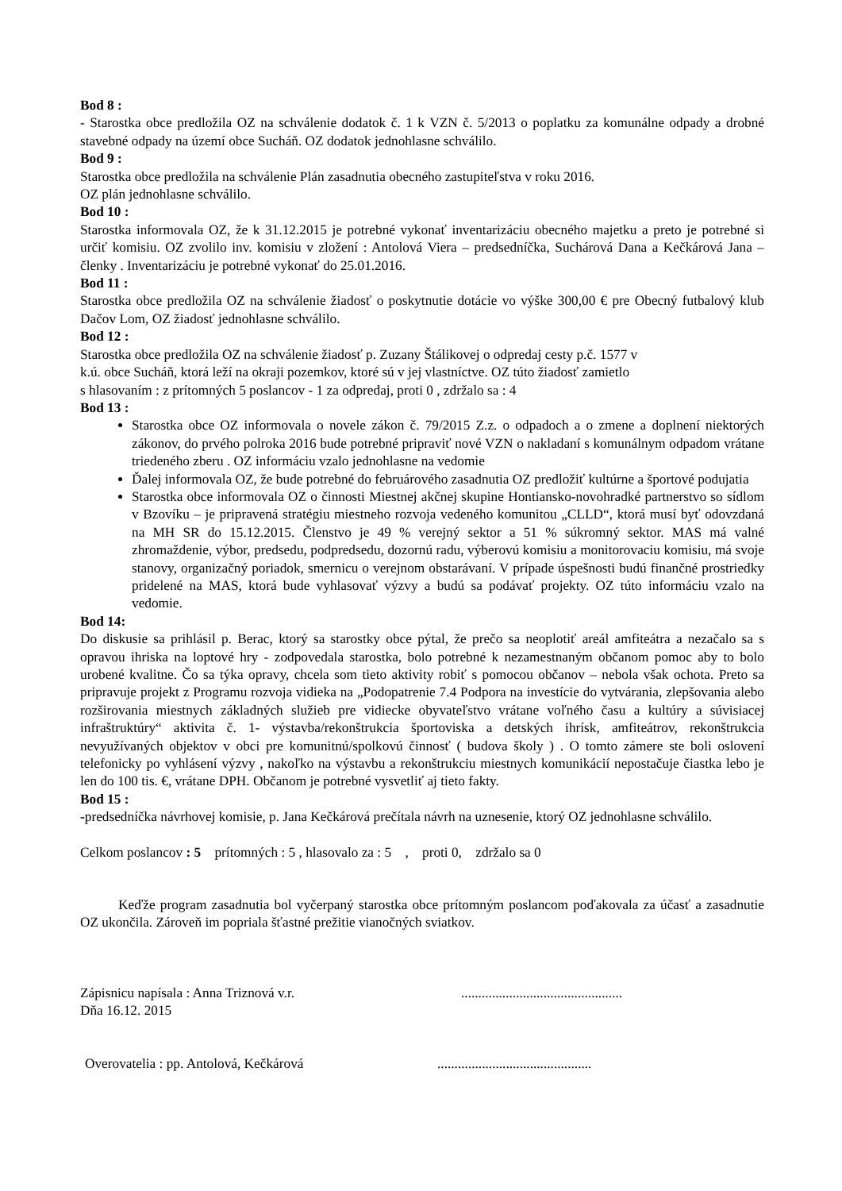Bod 8 :
- Starostka obce predložila OZ na schválenie dodatok č. 1 k VZN č. 5/2013 o poplatku za komunálne odpady a drobné stavebné odpady na území obce Sucháň. OZ dodatok jednohlasne schválilo.
Bod 9 :
Starostka obce predložila na schválenie Plán zasadnutia obecného zastupiteľstva v roku 2016.
OZ plán jednohlasne schválilo.
Bod 10 :
Starostka informovala OZ, že k 31.12.2015 je potrebné vykonať inventarizáciu obecného majetku a preto je potrebné si určiť komisiu. OZ zvolilo inv. komisiu v zložení : Antolová Viera – predsedníčka, Suchárová Dana a Kečkárová Jana – členky . Inventarizáciu je potrebné vykonať do 25.01.2016.
Bod 11 :
Starostka obce predložila OZ na schválenie žiadosť o poskytnutie dotácie vo výške 300,00 € pre Obecný futbalový klub Dačov Lom, OZ žiadosť jednohlasne schválilo.
Bod 12 :
Starostka obce predložila OZ na schválenie žiadosť p. Zuzany Štálikovej o odpredaj cesty p.č. 1577 v
k.ú. obce Sucháň, ktorá leží na okraji pozemkov, ktoré sú v jej vlastníctve. OZ túto žiadosť zamietlo
s hlasovaním : z prítomných 5 poslancov - 1 za odpredaj, proti 0 , zdržalo sa : 4
Bod 13 :
Starostka obce OZ informovala o novele zákon č. 79/2015 Z.z. o odpadoch a o zmene a doplnení niektorých zákonov, do prvého polroka 2016 bude potrebné pripraviť nové VZN o nakladaní s komunálnym odpadom vrátane triedeného zberu . OZ informáciu vzalo jednohlasne na vedomie
Ďalej informovala OZ, že bude potrebné do februárového zasadnutia OZ predložiť kultúrne a športové podujatia
Starostka obce informovala OZ o činnosti Miestnej akčnej skupine Hontiansko-novohradké partnerstvo so sídlom v Bzovíku – je pripravená stratégiu miestneho rozvoja vedeného komunitou „CLLD“, ktorá musí byť odovzdaná na MH SR do 15.12.2015. Členstvo je 49 % verejný sektor a 51 % súkromný sektor. MAS má valné zhromaždenie, výbor, predsedu, podpredsedu, dozornú radu, výberovú komisiu a monitorovaciu komisiu, má svoje stanovy, organizačný poriadok, smernicu o verejnom obstarávaní. V prípade úspešnosti budú finančné prostriedky pridelené na MAS, ktorá bude vyhlasovať výzvy a budú sa podávať projekty. OZ túto informáciu vzalo na vedomie.
Bod 14:
Do diskusie sa prihlásil p. Berac, ktorý sa starostky obce pýtal, že prečo sa neoplotiť areál amfiteátra a nezačalo sa s opravou ihriska na loptové hry - zodpovedala starostka, bolo potrebné k nezamestnaným občanom pomoc aby to bolo urobené kvalitne. Čo sa týka opravy, chcela som tieto aktivity robiť s pomocou občanov – nebola však ochota. Preto sa pripravuje projekt z Programu rozvoja vidieka na „Podopatrenie 7.4 Podpora na investície do vytvárania, zlepšovania alebo rozširovania miestnych základných služieb pre vidiecke obyvateľstvo vrátane voľného času a kultúry a súvisiacej infraštruktúry“ aktivita č. 1- výstavba/rekonštrukcia športoviska a detských ihrísk, amfiteátrov, rekonštrukcia nevyužívaných objektov v obci pre komunitnú/spolkovú činnosť ( budova školy ) . O tomto zámere ste boli oslovení telefonicky po vyhlásení výzvy , nakoľko na výstavbu a rekonštrukciu miestnych komunikácií nepostačuje čiastka lebo je len do 100 tis. €, vrátane DPH. Občanom je potrebné vysvetliť aj tieto fakty.
Bod 15 :
-predsedníčka návrhovej komisie, p. Jana Kečkárová prečítala návrh na uznesenie, ktorý OZ jednohlasne schválilo.
Celkom poslancov : 5 prítomných : 5 , hlasovalo za : 5 , proti 0, zdržalo sa 0
Keďže program zasadnutia bol vyčerpaný starostka obce prítomným poslancom poďakovala za účasť a zasadnutie OZ ukončila. Zároveň im popriala šťastné prežitie vianočných sviatkov.
Zápisnicu napísala : Anna Triznová v.r................................................
Dňa 16.12. 2015
Overovatelia : pp. Antolová, Kečkárová.............................................